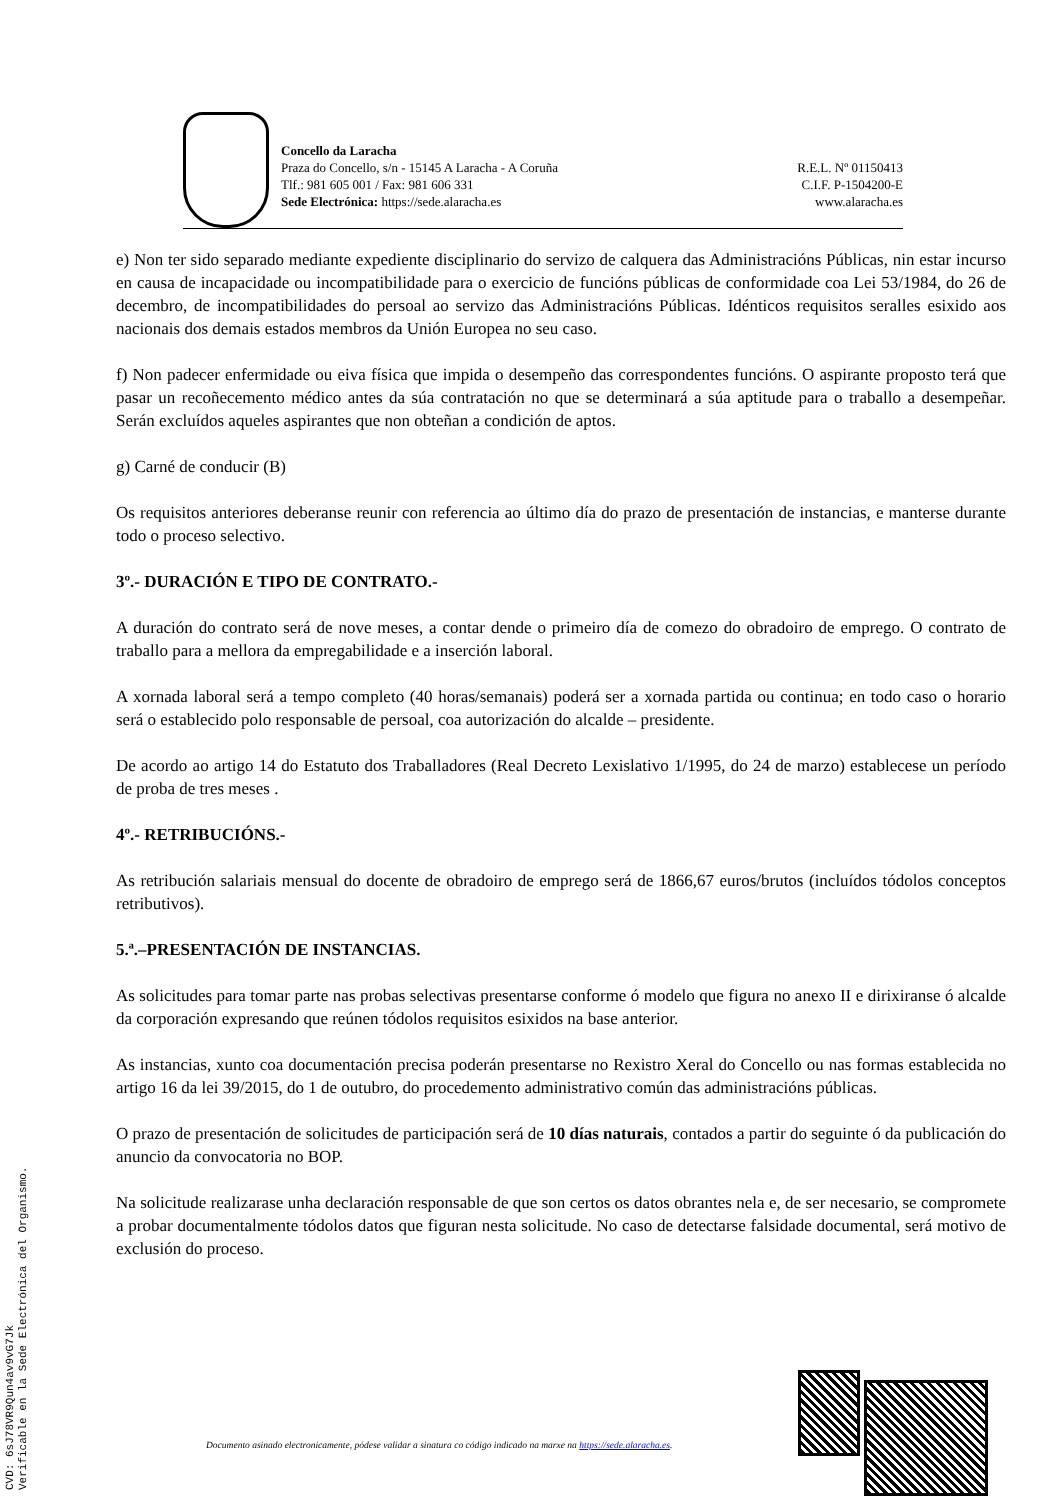Concello da Laracha
Praza do Concello, s/n - 15145 A Laracha - A Coruña
Tlf.: 981 605 001 / Fax: 981 606 331
Sede Electrónica: https://sede.alaracha.es
R.E.L. Nº 01150413
C.I.F. P-1504200-E
www.alaracha.es
e) Non ter sido separado mediante expediente disciplinario do servizo de calquera das Administracións Públicas, nin estar incurso en causa de incapacidade ou incompatibilidade para o exercicio de funcións públicas de conformidade coa Lei 53/1984, do 26 de decembro, de incompatibilidades do persoal ao servizo das Administracións Públicas. Idénticos requisitos seralles esixido aos nacionais dos demais estados membros da Unión Europea no seu caso.
f) Non padecer enfermidade ou eiva física que impida o desempeño das correspondentes funcións. O aspirante proposto terá que pasar un recoñecemento médico antes da súa contratación no que se determinará a súa aptitude para o traballo a desempeñar. Serán excluídos aqueles aspirantes que non obteñan a condición de aptos.
g) Carné de conducir (B)
Os requisitos anteriores deberanse reunir con referencia ao último día do prazo de presentación de instancias, e manterse durante todo o proceso selectivo.
3º.- DURACIÓN E TIPO DE CONTRATO.-
A duración do contrato será de nove meses, a contar dende o primeiro día de comezo do obradoiro de emprego. O contrato de traballo para a mellora da empregabilidade e a inserción laboral.
A xornada laboral será a tempo completo (40 horas/semanais) poderá ser a xornada partida ou continua; en todo caso o horario será o establecido polo responsable de persoal, coa autorización do alcalde – presidente.
De acordo ao artigo 14 do Estatuto dos Traballadores (Real Decreto Lexislativo 1/1995, do 24 de marzo) establecese un período de proba de tres meses .
4º.- RETRIBUCIÓNS.-
As retribución salariais mensual do docente de obradoiro de emprego será de 1866,67 euros/brutos (incluídos tódolos conceptos retributivos).
5.ª.–PRESENTACIÓN DE INSTANCIAS.
As solicitudes para tomar parte nas probas selectivas presentarse conforme ó modelo que figura no anexo II e dirixiranse ó alcalde da corporación expresando que reúnen tódolos requisitos esixidos na base anterior.
As instancias, xunto coa documentación precisa poderán presentarse no Rexistro Xeral do Concello ou nas formas establecida no artigo 16 da lei 39/2015, do 1 de outubro, do procedemento administrativo común das administracións públicas.
O prazo de presentación de solicitudes de participación será de 10 días naturais, contados a partir do seguinte ó da publicación do anuncio da convocatoria no BOP.
Na solicitude realizarase unha declaración responsable de que son certos os datos obrantes nela e, de ser necesario, se compromete a probar documentalmente tódolos datos que figuran nesta solicitude. No caso de detectarse falsidade documental, será motivo de exclusión do proceso.
Documento asinado electronicamente, pódese validar a sinatura co código indicado na marxe na https://sede.alaracha.es.
CVD: 6sJ78VR9Qun4av9vG7Jk
Verificable en la Sede Electrónica del Organismo.